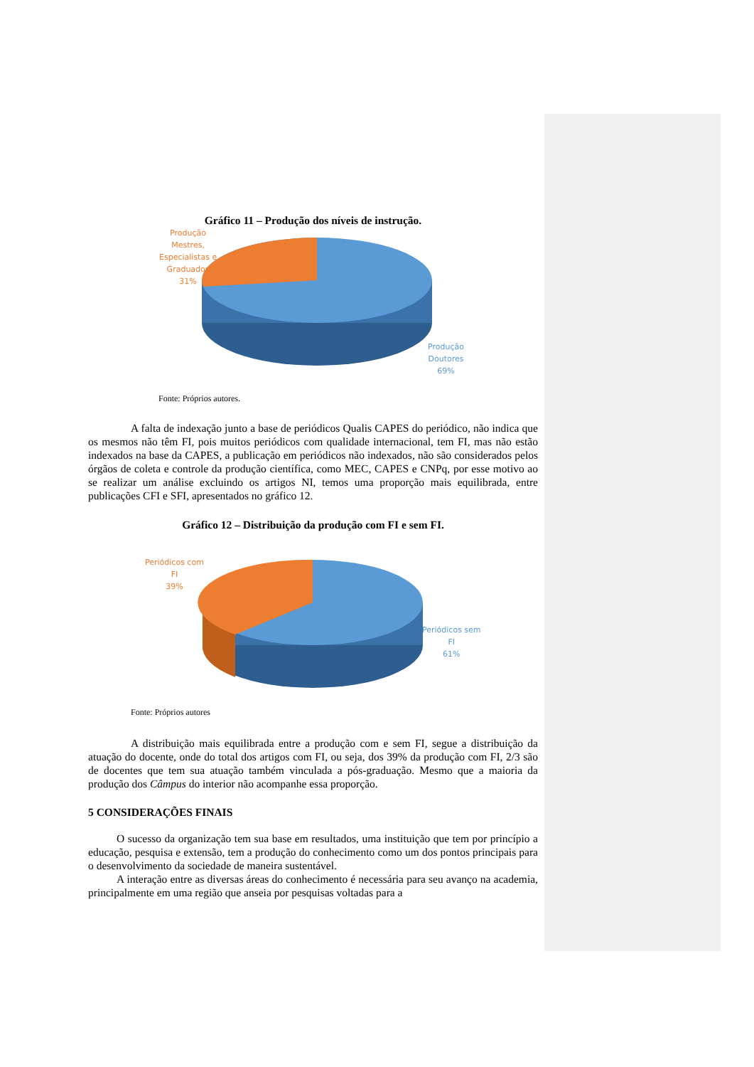Gráfico 11 – Produção dos níveis de instrução.
Produção
Mestres,
Especialistas e
Graduados
31%
Produção
Doutores
69%
Fonte: Próprios autores.
A falta de indexação junto a base de periódicos Qualis CAPES do periódico, não indica que os mesmos não têm FI, pois muitos periódicos com qualidade internacional, tem FI, mas não estão indexados na base da CAPES, a publicação em periódicos não indexados, não são considerados pelos órgãos de coleta e controle da produção científica, como MEC, CAPES e CNPq, por esse motivo ao se realizar um análise excluindo os artigos NI, temos uma proporção mais equilibrada, entre publicações CFI e SFI, apresentados no gráfico 12.
Gráfico 12 – Distribuição da produção com FI e sem FI.
Periódicos com
FI
39%
Periódicos sem
FI
61%
Fonte: Próprios autores
A distribuição mais equilibrada entre a produção com e sem FI, segue a distribuição da atuação do docente, onde do total dos artigos com FI, ou seja, dos 39% da produção com FI, 2/3 são de docentes que tem sua atuação também vinculada a pós-graduação. Mesmo que a maioria da produção dos Câmpus do interior não acompanhe essa proporção.
5 CONSIDERAÇÕES FINAIS
O sucesso da organização tem sua base em resultados, uma instituição que tem por princípio a educação, pesquisa e extensão, tem a produção do conhecimento como um dos pontos principais para o desenvolvimento da sociedade de maneira sustentável.
A interação entre as diversas áreas do conhecimento é necessária para seu avanço na academia, principalmente em uma região que anseia por pesquisas voltadas para a